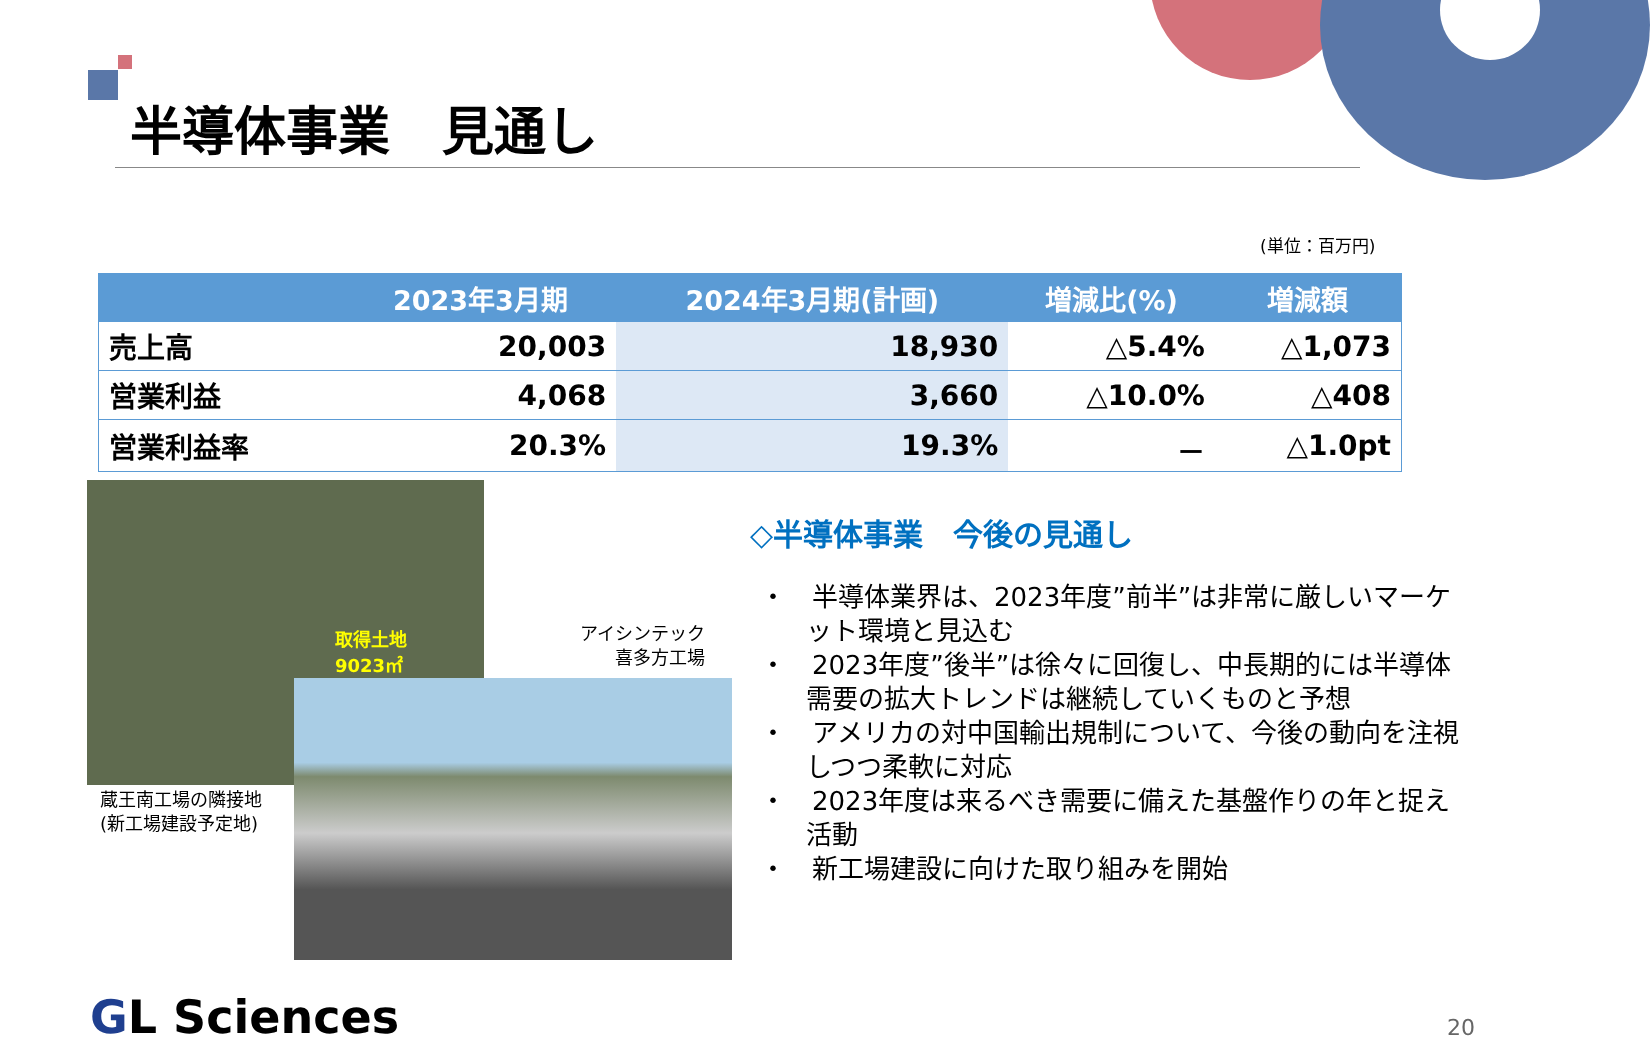半導体事業　見通し
(単位：百万円)
| | 2023年3月期 | 2024年3月期(計画) | 増減比(%) | 増減額 |
| --- | --- | --- | --- | --- |
| 売上高 | 20,003 | 18,930 | △5.4% | △1,073 |
| 営業利益 | 4,068 | 3,660 | △10.0% | △408 |
| 営業利益率 | 20.3% | 19.3% | － | △1.0pt |
取得土地
9023㎡
蔵王南工場の隣接地
(新工場建設予定地)
アイシンテック
喜多方工場
◇半導体事業　今後の見通し
・　半導体業界は、2023年度”前半”は非常に厳しいマーケット環境と見込む
・　2023年度”後半”は徐々に回復し、中長期的には半導体需要の拡大トレンドは継続していくものと予想
・　アメリカの対中国輸出規制について、今後の動向を注視しつつ柔軟に対応
・　2023年度は来るべき需要に備えた基盤作りの年と捉え活動
・　新工場建設に向けた取り組みを開始
GL Sciences 20